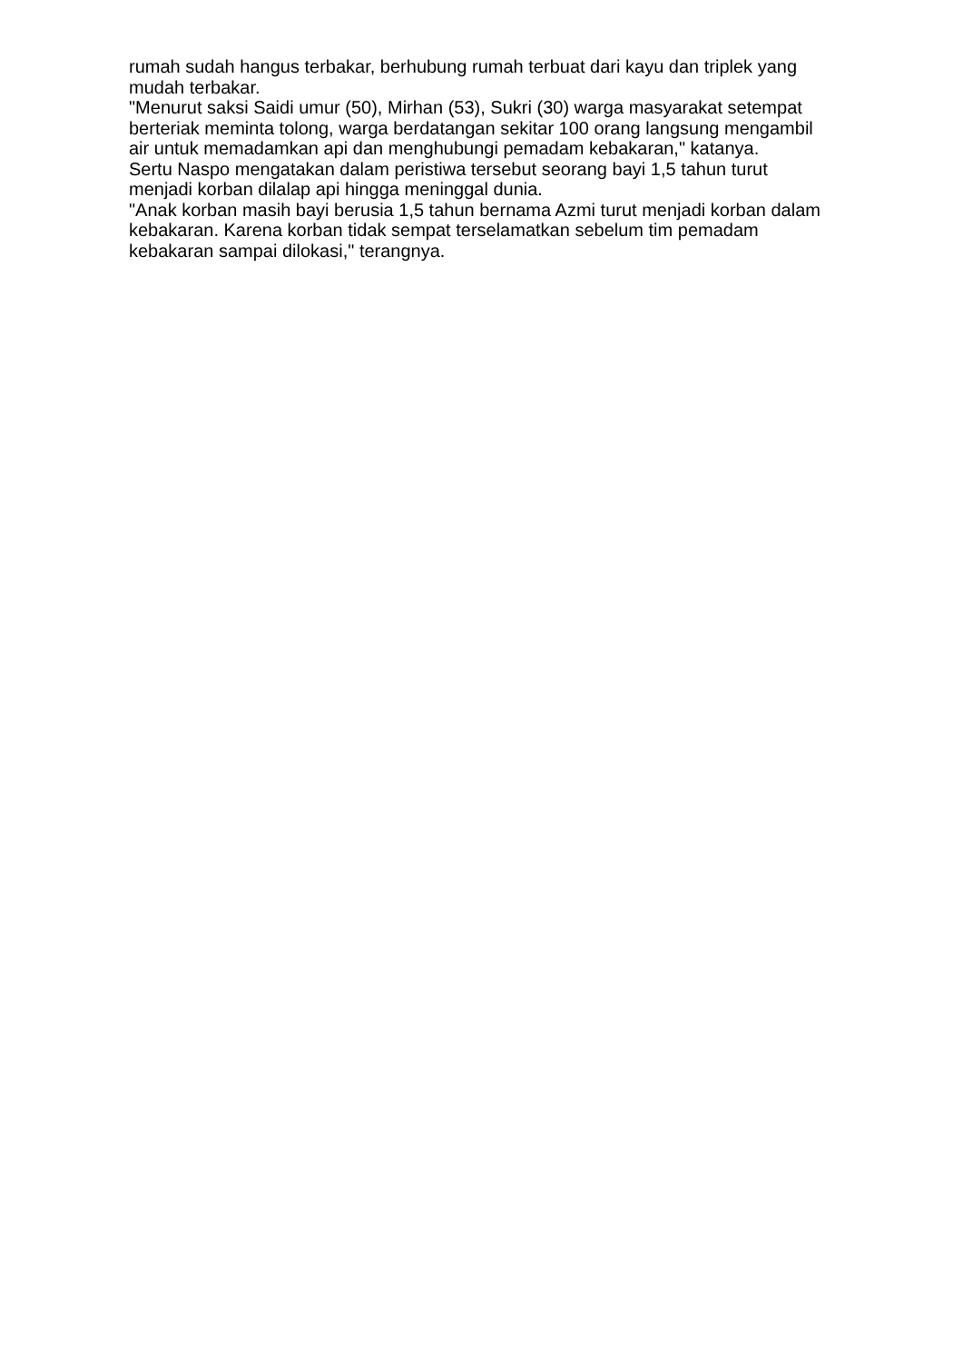rumah sudah hangus terbakar, berhubung rumah terbuat dari kayu dan triplek yang mudah terbakar.
"Menurut saksi Saidi umur (50), Mirhan (53), Sukri (30) warga masyarakat setempat berteriak meminta tolong, warga berdatangan sekitar 100 orang langsung mengambil air untuk memadamkan api dan menghubungi pemadam kebakaran," katanya.
Sertu Naspo mengatakan dalam peristiwa tersebut seorang bayi 1,5 tahun turut menjadi korban dilalap api hingga meninggal dunia.
"Anak korban masih bayi berusia 1,5 tahun bernama Azmi turut menjadi korban dalam kebakaran. Karena korban tidak sempat terselamatkan sebelum tim pemadam kebakaran sampai dilokasi," terangnya.